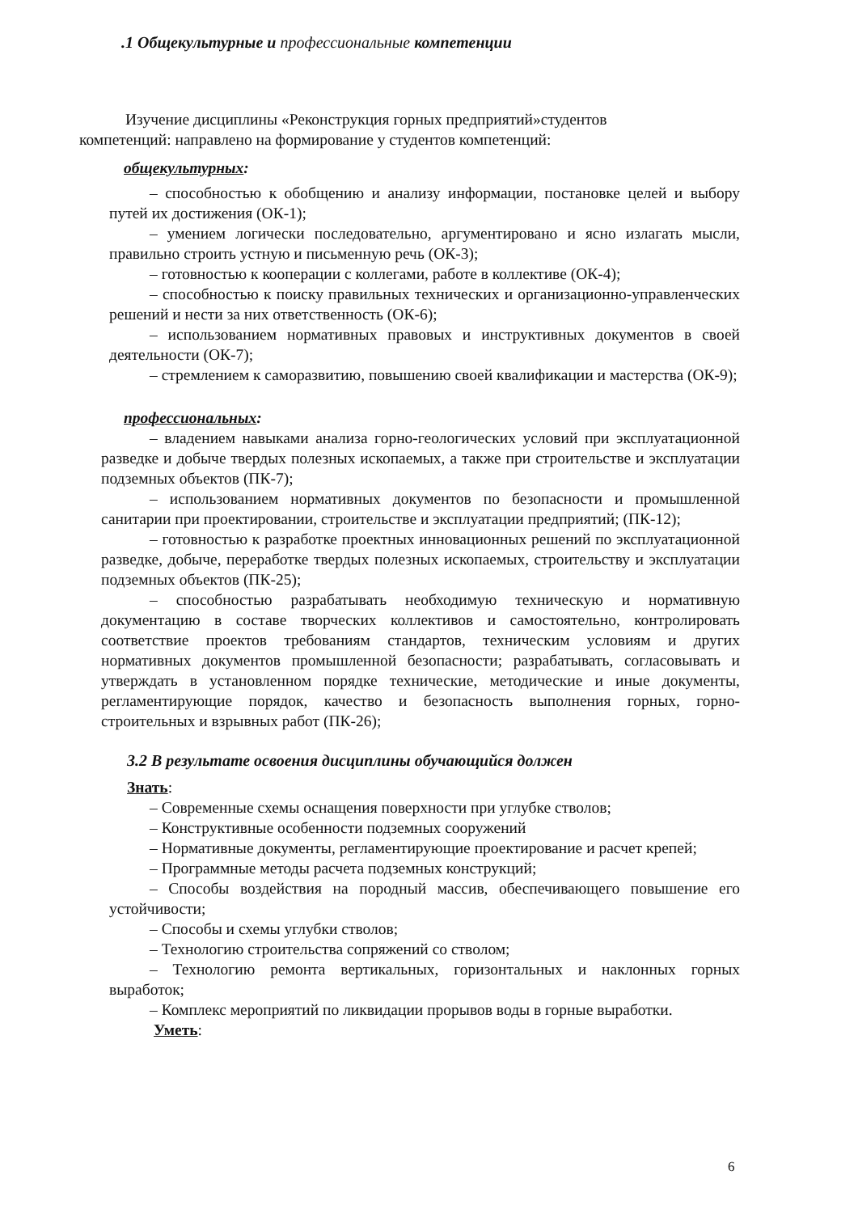.1 Общекультурные и профессиональные компетенции
Изучение дисциплины «Реконструкция горных предприятий»студентов
компетенций: направлено на формирование у студентов компетенций:
общекультурных:
– способностью к обобщению и анализу информации, постановке целей и выбору путей их достижения (ОК-1);
– умением логически последовательно, аргументировано и ясно излагать мысли, правильно строить устную и письменную речь (ОК-3);
– готовностью к кооперации с коллегами, работе в коллективе (ОК-4);
– способностью к поиску правильных технических и организационно-управленческих решений и нести за них ответственность (ОК-6);
– использованием нормативных правовых и инструктивных документов в своей деятельности (ОК-7);
– стремлением к саморазвитию, повышению своей квалификации и мастерства (ОК-9);
профессиональных:
– владением навыками анализа горно-геологических условий при эксплуатационной разведке и добыче твердых полезных ископаемых, а также при строительстве и эксплуатации подземных объектов (ПК-7);
– использованием нормативных документов по безопасности и промышленной санитарии при проектировании, строительстве и эксплуатации предприятий; (ПК-12);
– готовностью к разработке проектных инновационных решений по эксплуатационной разведке, добыче, переработке твердых полезных ископаемых, строительству и эксплуатации подземных объектов (ПК-25);
– способностью разрабатывать необходимую техническую и нормативную документацию в составе творческих коллективов и самостоятельно, контролировать соответствие проектов требованиям стандартов, техническим условиям и других нормативных документов промышленной безопасности; разрабатывать, согласовывать и утверждать в установленном порядке технические, методические и иные документы, регламентирующие порядок, качество и безопасность выполнения горных, горно-строительных и взрывных работ (ПК-26);
3.2 В результате освоения дисциплины обучающийся должен
Знать:
– Современные схемы оснащения поверхности при углубке стволов;
– Конструктивные особенности подземных сооружений
– Нормативные документы, регламентирующие проектирование и расчет крепей;
– Программные методы расчета подземных конструкций;
– Способы воздействия на породный массив, обеспечивающего повышение его устойчивости;
– Способы и схемы углубки стволов;
– Технологию строительства сопряжений со стволом;
– Технологию ремонта вертикальных, горизонтальных и наклонных горных выработок;
– Комплекс мероприятий по ликвидации прорывов воды в горные выработки.
Уметь:
6